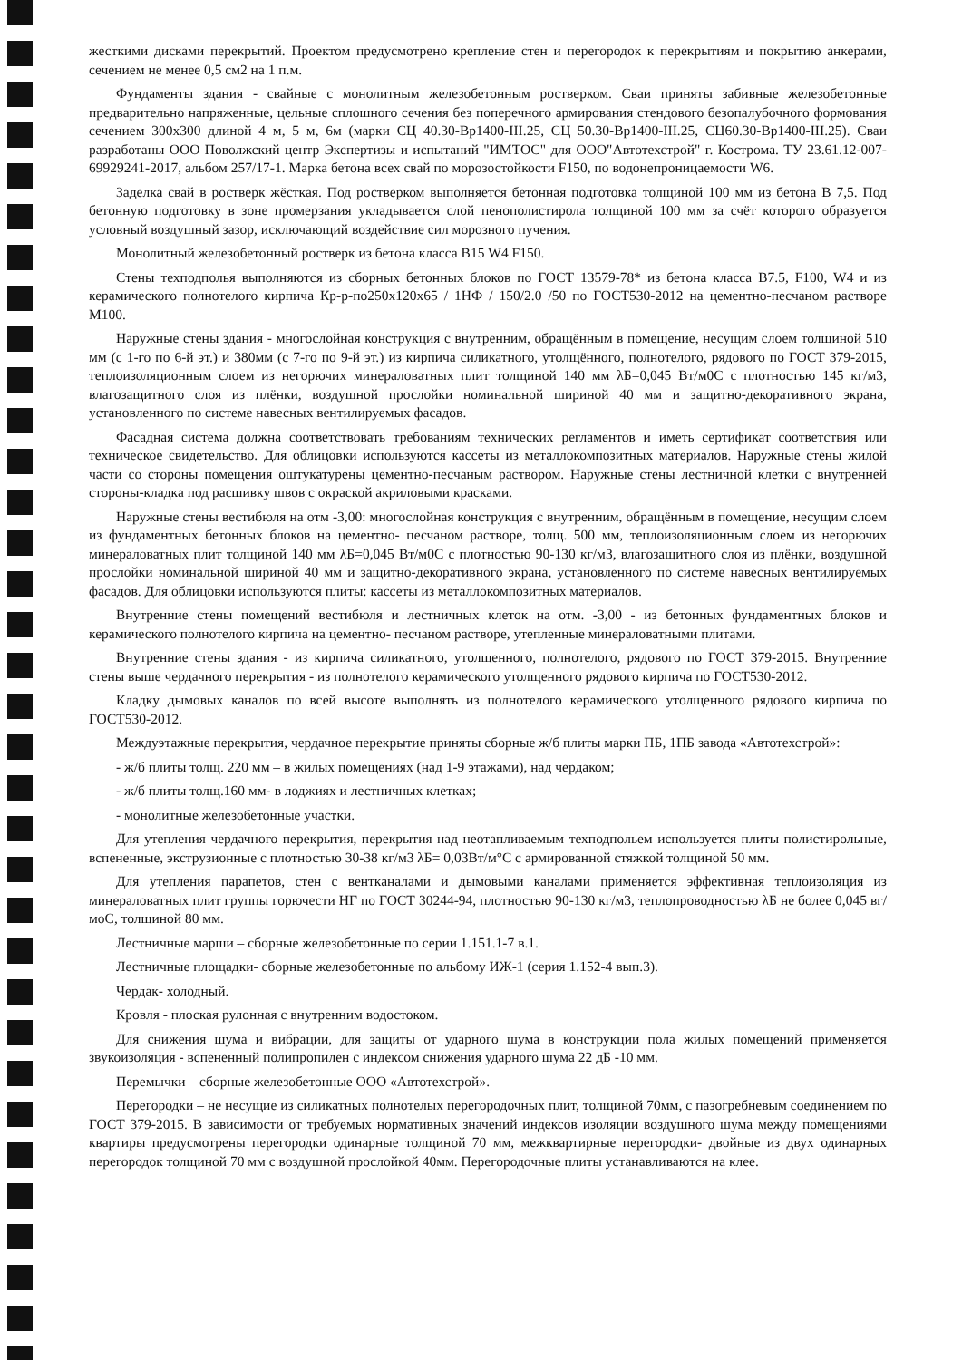жесткими дисками перекрытий. Проектом предусмотрено крепление стен и перегородок к перекрытиям и покрытию анкерами, сечением не менее 0,5 см2 на 1 п.м.
Фундаменты здания - свайные с монолитным железобетонным ростверком. Сваи приняты забивные железобетонные предварительно напряженные, цельные сплошного сечения без поперечного армирования стендового безопалубочного формования сечением 300х300 длиной 4 м, 5 м, 6м (марки СЦ 40.30-Вр1400-III.25, СЦ 50.30-Вр1400-III.25, СЦ60.30-Вр1400-III.25). Сваи разработаны ООО Поволжский центр Экспертизы и испытаний "ИМТОС" для ООО"Автотехстрой" г. Кострома. ТУ 23.61.12-007-69929241-2017, альбом 257/17-1. Марка бетона всех свай по морозостойкости F150, по водонепроницаемости W6.
Заделка свай в ростверк жёсткая. Под ростверком выполняется бетонная подготовка толщиной 100 мм из бетона В 7,5. Под бетонную подготовку в зоне промерзания укладывается слой пенополистирола толщиной 100 мм за счёт которого образуется условный воздушный зазор, исключающий воздействие сил морозного пучения.
Монолитный железобетонный ростверк из бетона класса В15 W4 F150.
Стены техподполья выполняются из сборных бетонных блоков по ГОСТ 13579-78* из бетона класса В7.5, F100, W4 и из керамического полнотелого кирпича Кр-р-по250х120х65 / 1НФ / 150/2.0 /50 по ГОСТ530-2012 на цементно-песчаном растворе М100.
Наружные стены здания - многослойная конструкция с внутренним, обращённым в помещение, несущим слоем толщиной 510 мм (с 1-го по 6-й эт.) и 380мм (с 7-го по 9-й эт.) из кирпича силикатного, утолщённого, полнотелого, рядового по ГОСТ 379-2015, теплоизоляционным слоем из негорючих минераловатных плит толщиной 140 мм λБ=0,045 Вт/м0С с плотностью 145 кг/м3, влагозащитного слоя из плёнки, воздушной прослойки номинальной шириной 40 мм и защитно-декоративного экрана, установленного по системе навесных вентилируемых фасадов.
Фасадная система должна соответствовать требованиям технических регламентов и иметь сертификат соответствия или техническое свидетельство. Для облицовки используются кассеты из металлокомпозитных материалов. Наружные стены жилой части со стороны помещения оштукатурены цементно-песчаным раствором. Наружные стены лестничной клетки с внутренней стороны-кладка под расшивку швов с окраской акриловыми красками.
Наружные стены вестибюля на отм -3,00: многослойная конструкция с внутренним, обращённым в помещение, несущим слоем из фундаментных бетонных блоков на цементно- песчаном растворе, толщ. 500 мм, теплоизоляционным слоем из негорючих минераловатных плит толщиной 140 мм λБ=0,045 Вт/м0С с плотностью 90-130 кг/м3, влагозащитного слоя из плёнки, воздушной прослойки номинальной шириной 40 мм и защитно-декоративного экрана, установленного по системе навесных вентилируемых фасадов. Для облицовки используются плиты: кассеты из металлокомпозитных материалов.
Внутренние стены помещений вестибюля и лестничных клеток на отм. -3,00 - из бетонных фундаментных блоков и керамического полнотелого кирпича на цементно- песчаном растворе, утепленные минераловатными плитами.
Внутренние стены здания - из кирпича силикатного, утолщенного, полнотелого, рядового по ГОСТ 379-2015. Внутренние стены выше чердачного перекрытия - из полнотелого керамического утолщенного рядового кирпича по ГОСТ530-2012.
Кладку дымовых каналов по всей высоте выполнять из полнотелого керамического утолщенного рядового кирпича по ГОСТ530-2012.
Междуэтажные перекрытия, чердачное перекрытие приняты сборные ж/б плиты марки ПБ, 1ПБ завода «Автотехстрой»:
- ж/б плиты толщ. 220 мм – в жилых помещениях (над 1-9 этажами), над чердаком;
- ж/б плиты толщ.160 мм- в лоджиях и лестничных клетках;
- монолитные железобетонные участки.
Для утепления чердачного перекрытия, перекрытия над неотапливаемым техподпольем используется плиты полистирольные, вспененные, экструзионные с плотностью 30-38 кг/м3 λБ= 0,03Вт/м°С с армированной стяжкой толщиной 50 мм.
Для утепления парапетов, стен с вентканалами и дымовыми каналами применяется эффективная теплоизоляция из минераловатных плит группы горючести НГ по ГОСТ 30244-94, плотностью 90-130 кг/м3, теплопроводностью λБ не более 0,045 вг/моС, толщиной 80 мм.
Лестничные марши – сборные железобетонные по серии 1.151.1-7 в.1.
Лестничные площадки- сборные железобетонные по альбому ИЖ-1 (серия 1.152-4 вып.3).
Чердак- холодный.
Кровля - плоская рулонная с внутренним водостоком.
Для снижения шума и вибрации, для защиты от ударного шума в конструкции пола жилых помещений применяется звукоизоляция - вспененный полипропилен с индексом снижения ударного шума 22 дБ -10 мм.
Перемычки – сборные железобетонные ООО «Автотехстрой».
Перегородки – не несущие из силикатных полнотелых перегородочных плит, толщиной 70мм, с пазогребневым соединением по ГОСТ 379-2015. В зависимости от требуемых нормативных значений индексов изоляции воздушного шума между помещениями квартиры предусмотрены перегородки одинарные толщиной 70 мм, межквартирные перегородки- двойные из двух одинарных перегородок толщиной 70 мм с воздушной прослойкой 40мм. Перегородочные плиты устанавливаются на клее.